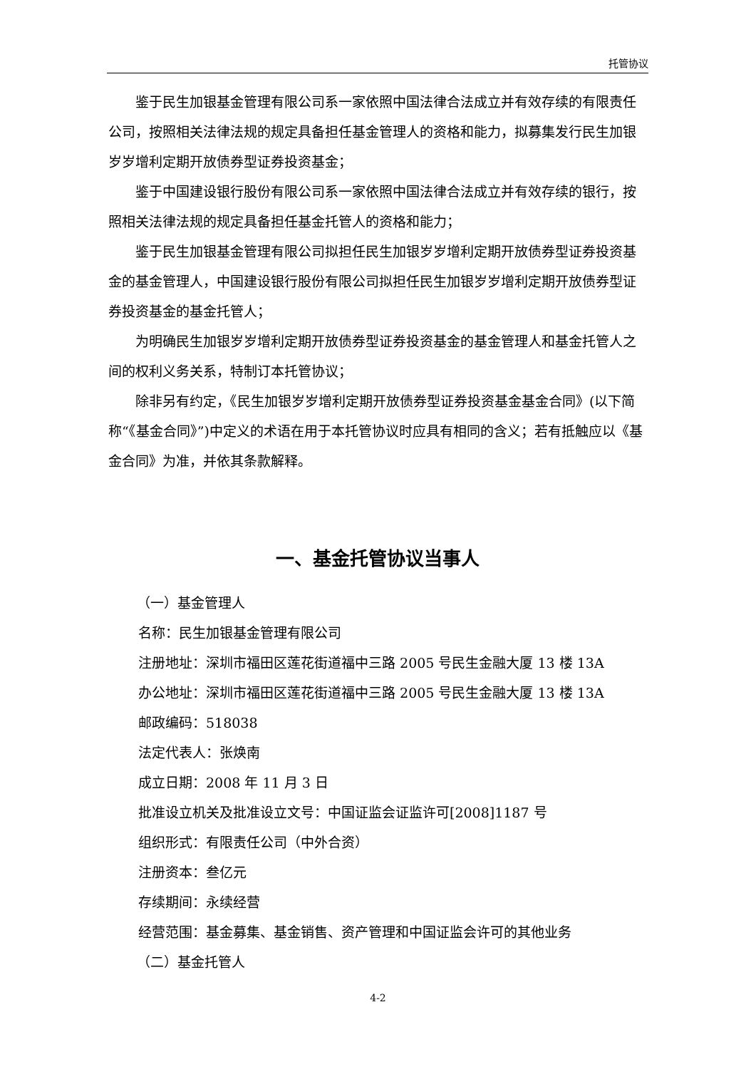托管协议
鉴于民生加银基金管理有限公司系一家依照中国法律合法成立并有效存续的有限责任公司，按照相关法律法规的规定具备担任基金管理人的资格和能力，拟募集发行民生加银岁岁增利定期开放债券型证券投资基金；
鉴于中国建设银行股份有限公司系一家依照中国法律合法成立并有效存续的银行，按照相关法律法规的规定具备担任基金托管人的资格和能力；
鉴于民生加银基金管理有限公司拟担任民生加银岁岁增利定期开放债券型证券投资基金的基金管理人，中国建设银行股份有限公司拟担任民生加银岁岁增利定期开放债券型证券投资基金的基金托管人；
为明确民生加银岁岁增利定期开放债券型证券投资基金的基金管理人和基金托管人之间的权利义务关系，特制订本托管协议；
除非另有约定，《民生加银岁岁增利定期开放债券型证券投资基金基金合同》(以下简称“《基金合同》”)中定义的术语在用于本托管协议时应具有相同的含义；若有抵触应以《基金合同》为准，并依其条款解释。
一、基金托管协议当事人
（一）基金管理人
名称：民生加银基金管理有限公司
注册地址：深圳市福田区莲花街道福中三路 2005 号民生金融大厦 13 楼 13A
办公地址：深圳市福田区莲花街道福中三路 2005 号民生金融大厦 13 楼 13A
邮政编码：518038
法定代表人：张焕南
成立日期：2008 年 11 月 3 日
批准设立机关及批准设立文号：中国证监会证监许可[2008]1187 号
组织形式：有限责任公司（中外合资）
注册资本：叁亿元
存续期间：永续经营
经营范围：基金募集、基金销售、资产管理和中国证监会许可的其他业务
（二）基金托管人
4-2